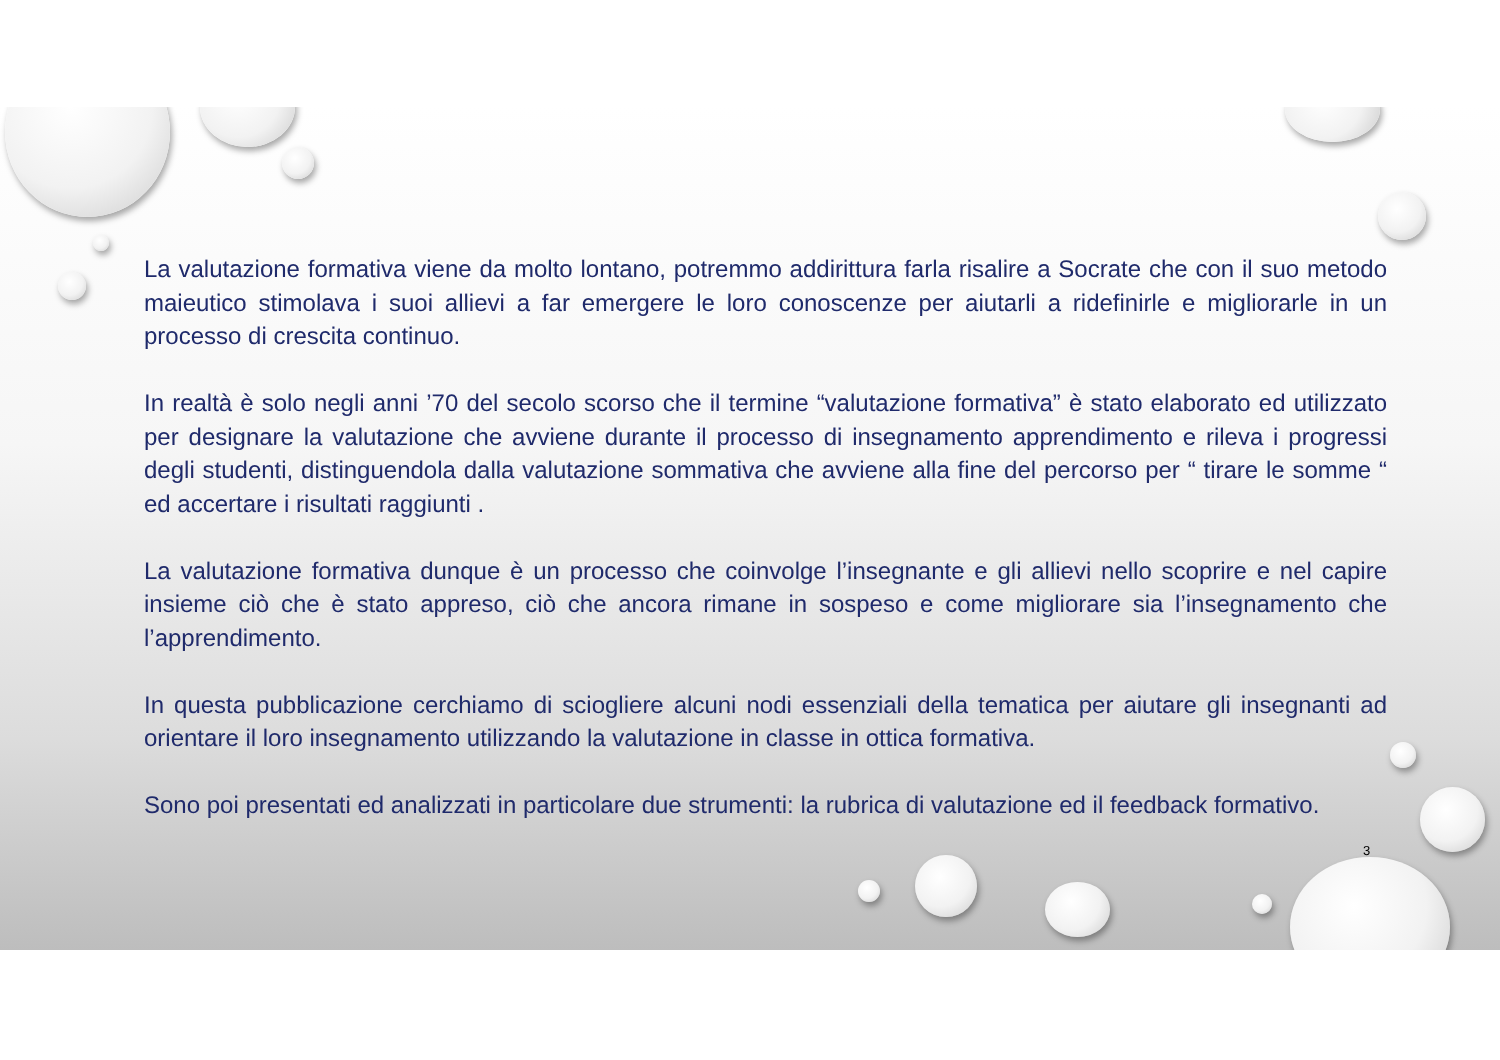La valutazione formativa viene da molto lontano, potremmo addirittura farla risalire a Socrate che con il suo metodo maieutico stimolava i suoi allievi a far emergere le loro conoscenze per aiutarli a ridefinirle e migliorarle in un processo di crescita continuo.
In realtà è solo negli anni ’70 del secolo scorso che il termine “valutazione formativa” è stato elaborato ed utilizzato per designare la valutazione che avviene durante il processo di insegnamento apprendimento e rileva i progressi degli studenti, distinguendola dalla valutazione sommativa che avviene alla fine del percorso per “ tirare le somme “ ed accertare i risultati raggiunti .
La valutazione formativa dunque è un processo che coinvolge l’insegnante e gli allievi nello scoprire e nel capire insieme ciò che è stato appreso, ciò che ancora rimane in sospeso e come migliorare sia l’insegnamento che l’apprendimento.
In questa pubblicazione cerchiamo di sciogliere alcuni nodi essenziali della tematica per aiutare gli insegnanti ad orientare il loro insegnamento utilizzando la valutazione in classe in ottica formativa.
Sono poi presentati ed analizzati in particolare due strumenti: la rubrica di valutazione ed il feedback formativo.
3